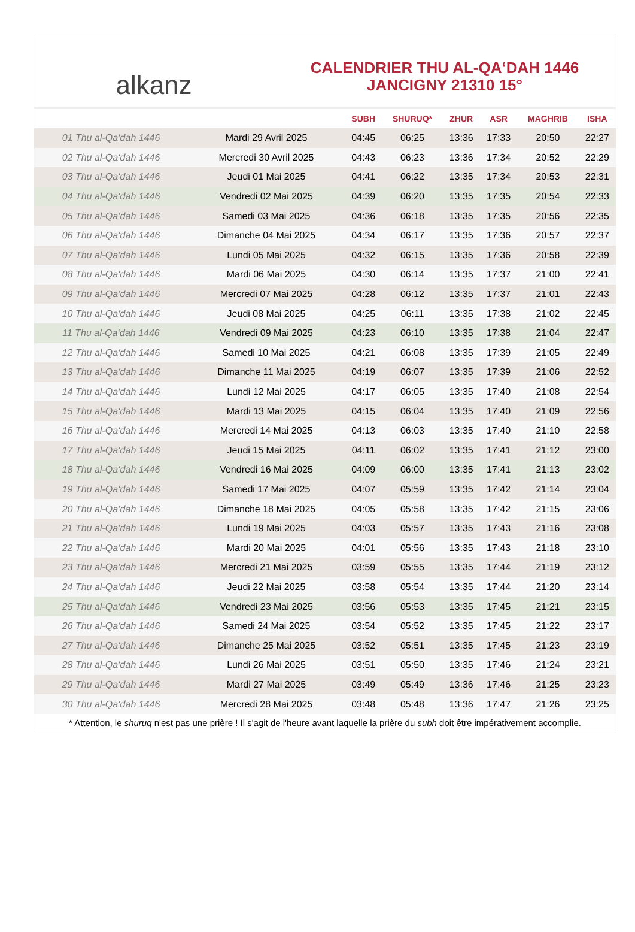alkanz
CALENDRIER THU AL-QA‘DAH 1446
JANCIGNY 21310 15°
| | | SUBH | SHURUQ* | ZHUR | ASR | MAGHRIB | ISHA |
| --- | --- | --- | --- | --- | --- | --- | --- |
| 01 Thu al-Qa‘dah 1446 | Mardi 29 Avril 2025 | 04:45 | 06:25 | 13:36 | 17:33 | 20:50 | 22:27 |
| 02 Thu al-Qa‘dah 1446 | Mercredi 30 Avril 2025 | 04:43 | 06:23 | 13:36 | 17:34 | 20:52 | 22:29 |
| 03 Thu al-Qa‘dah 1446 | Jeudi 01 Mai 2025 | 04:41 | 06:22 | 13:35 | 17:34 | 20:53 | 22:31 |
| 04 Thu al-Qa‘dah 1446 | Vendredi 02 Mai 2025 | 04:39 | 06:20 | 13:35 | 17:35 | 20:54 | 22:33 |
| 05 Thu al-Qa‘dah 1446 | Samedi 03 Mai 2025 | 04:36 | 06:18 | 13:35 | 17:35 | 20:56 | 22:35 |
| 06 Thu al-Qa‘dah 1446 | Dimanche 04 Mai 2025 | 04:34 | 06:17 | 13:35 | 17:36 | 20:57 | 22:37 |
| 07 Thu al-Qa‘dah 1446 | Lundi 05 Mai 2025 | 04:32 | 06:15 | 13:35 | 17:36 | 20:58 | 22:39 |
| 08 Thu al-Qa‘dah 1446 | Mardi 06 Mai 2025 | 04:30 | 06:14 | 13:35 | 17:37 | 21:00 | 22:41 |
| 09 Thu al-Qa‘dah 1446 | Mercredi 07 Mai 2025 | 04:28 | 06:12 | 13:35 | 17:37 | 21:01 | 22:43 |
| 10 Thu al-Qa‘dah 1446 | Jeudi 08 Mai 2025 | 04:25 | 06:11 | 13:35 | 17:38 | 21:02 | 22:45 |
| 11 Thu al-Qa‘dah 1446 | Vendredi 09 Mai 2025 | 04:23 | 06:10 | 13:35 | 17:38 | 21:04 | 22:47 |
| 12 Thu al-Qa‘dah 1446 | Samedi 10 Mai 2025 | 04:21 | 06:08 | 13:35 | 17:39 | 21:05 | 22:49 |
| 13 Thu al-Qa‘dah 1446 | Dimanche 11 Mai 2025 | 04:19 | 06:07 | 13:35 | 17:39 | 21:06 | 22:52 |
| 14 Thu al-Qa‘dah 1446 | Lundi 12 Mai 2025 | 04:17 | 06:05 | 13:35 | 17:40 | 21:08 | 22:54 |
| 15 Thu al-Qa‘dah 1446 | Mardi 13 Mai 2025 | 04:15 | 06:04 | 13:35 | 17:40 | 21:09 | 22:56 |
| 16 Thu al-Qa‘dah 1446 | Mercredi 14 Mai 2025 | 04:13 | 06:03 | 13:35 | 17:40 | 21:10 | 22:58 |
| 17 Thu al-Qa‘dah 1446 | Jeudi 15 Mai 2025 | 04:11 | 06:02 | 13:35 | 17:41 | 21:12 | 23:00 |
| 18 Thu al-Qa‘dah 1446 | Vendredi 16 Mai 2025 | 04:09 | 06:00 | 13:35 | 17:41 | 21:13 | 23:02 |
| 19 Thu al-Qa‘dah 1446 | Samedi 17 Mai 2025 | 04:07 | 05:59 | 13:35 | 17:42 | 21:14 | 23:04 |
| 20 Thu al-Qa‘dah 1446 | Dimanche 18 Mai 2025 | 04:05 | 05:58 | 13:35 | 17:42 | 21:15 | 23:06 |
| 21 Thu al-Qa‘dah 1446 | Lundi 19 Mai 2025 | 04:03 | 05:57 | 13:35 | 17:43 | 21:16 | 23:08 |
| 22 Thu al-Qa‘dah 1446 | Mardi 20 Mai 2025 | 04:01 | 05:56 | 13:35 | 17:43 | 21:18 | 23:10 |
| 23 Thu al-Qa‘dah 1446 | Mercredi 21 Mai 2025 | 03:59 | 05:55 | 13:35 | 17:44 | 21:19 | 23:12 |
| 24 Thu al-Qa‘dah 1446 | Jeudi 22 Mai 2025 | 03:58 | 05:54 | 13:35 | 17:44 | 21:20 | 23:14 |
| 25 Thu al-Qa‘dah 1446 | Vendredi 23 Mai 2025 | 03:56 | 05:53 | 13:35 | 17:45 | 21:21 | 23:15 |
| 26 Thu al-Qa‘dah 1446 | Samedi 24 Mai 2025 | 03:54 | 05:52 | 13:35 | 17:45 | 21:22 | 23:17 |
| 27 Thu al-Qa‘dah 1446 | Dimanche 25 Mai 2025 | 03:52 | 05:51 | 13:35 | 17:45 | 21:23 | 23:19 |
| 28 Thu al-Qa‘dah 1446 | Lundi 26 Mai 2025 | 03:51 | 05:50 | 13:35 | 17:46 | 21:24 | 23:21 |
| 29 Thu al-Qa‘dah 1446 | Mardi 27 Mai 2025 | 03:49 | 05:49 | 13:36 | 17:46 | 21:25 | 23:23 |
| 30 Thu al-Qa‘dah 1446 | Mercredi 28 Mai 2025 | 03:48 | 05:48 | 13:36 | 17:47 | 21:26 | 23:25 |
* Attention, le shuruq n'est pas une prière ! Il s'agit de l'heure avant laquelle la prière du subh doit être impérativement accomplie.